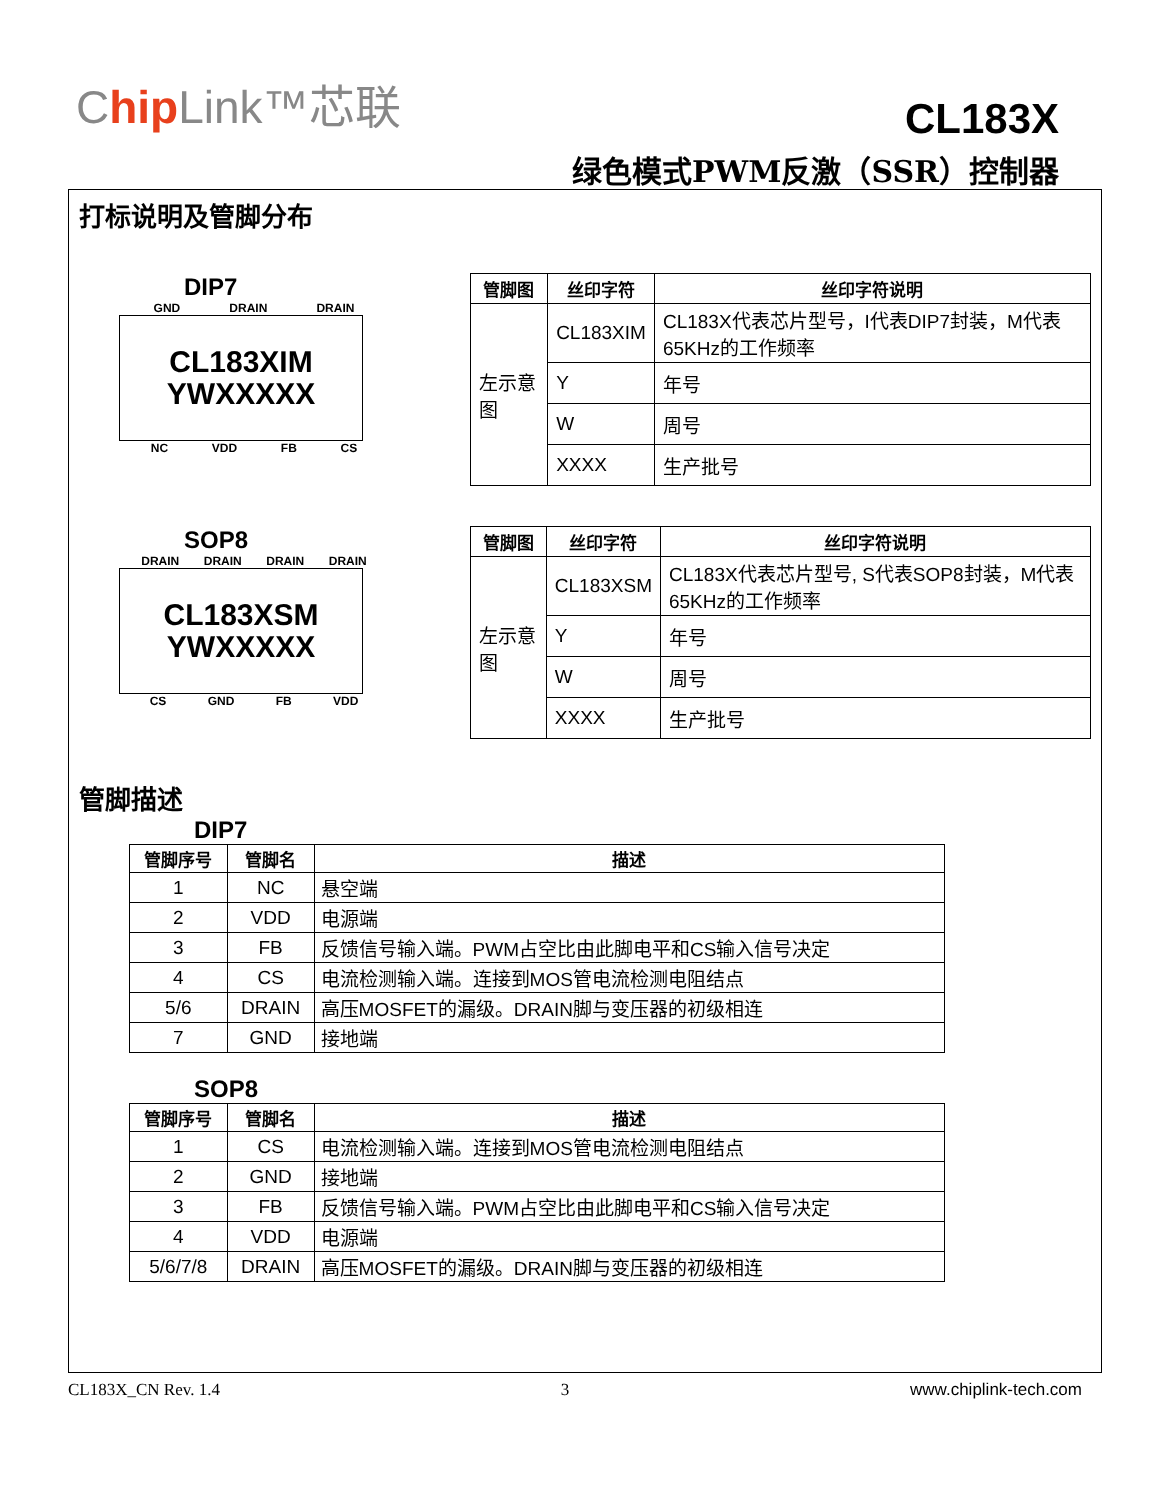Chip Link™芯联
CL183X
绿色模式PWM反激（SSR）控制器
打标说明及管脚分布
DIP7
GND DRAIN DRAIN
CL183XIM
YWXXXXX
NC VDD FB CS
| 管脚图 | 丝印字符 | 丝印字符说明 |
| --- | --- | --- |
| 左示意图 | CL183XIM | CL183X代表芯片型号，I代表DIP7封装，M代表65KHz的工作频率 |
| | Y | 年号 |
| | W | 周号 |
| | XXXX | 生产批号 |
SOP8
DRAIN DRAIN DRAIN DRAIN
CL183XSM
YWXXXXX
CS GND FB VDD
| 管脚图 | 丝印字符 | 丝印字符说明 |
| --- | --- | --- |
| 左示意图 | CL183XSM | CL183X代表芯片型号, S代表SOP8封装，M代表65KHz的工作频率 |
| | Y | 年号 |
| | W | 周号 |
| | XXXX | 生产批号 |
管脚描述
DIP7
| 管脚序号 | 管脚名 | 描述 |
| --- | --- | --- |
| 1 | NC | 悬空端 |
| 2 | VDD | 电源端 |
| 3 | FB | 反馈信号输入端。PWM占空比由此脚电平和CS输入信号决定 |
| 4 | CS | 电流检测输入端。连接到MOS管电流检测电阻结点 |
| 5/6 | DRAIN | 高压MOSFET的漏级。DRAIN脚与变压器的初级相连 |
| 7 | GND | 接地端 |
SOP8
| 管脚序号 | 管脚名 | 描述 |
| --- | --- | --- |
| 1 | CS | 电流检测输入端。连接到MOS管电流检测电阻结点 |
| 2 | GND | 接地端 |
| 3 | FB | 反馈信号输入端。PWM占空比由此脚电平和CS输入信号决定 |
| 4 | VDD | 电源端 |
| 5/6/7/8 | DRAIN | 高压MOSFET的漏级。DRAIN脚与变压器的初级相连 |
CL183X_CN Rev. 1.4 3 www.chiplink-tech.com